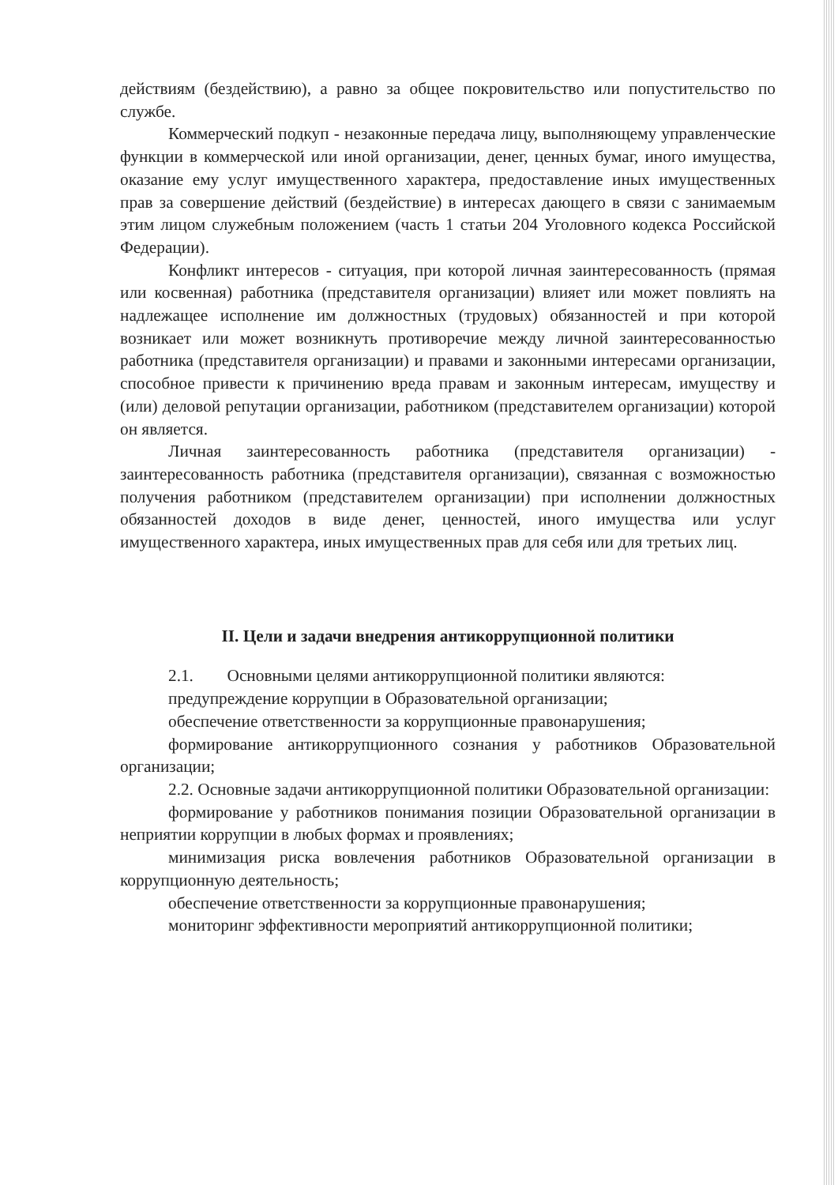действиям (бездействию), а равно за общее покровительство или попустительство по службе.
Коммерческий подкуп - незаконные передача лицу, выполняющему управленческие функции в коммерческой или иной организации, денег, ценных бумаг, иного имущества, оказание ему услуг имущественного характера, предоставление иных имущественных прав за совершение действий (бездействие) в интересах дающего в связи с занимаемым этим лицом служебным положением (часть 1 статьи 204 Уголовного кодекса Российской Федерации).
Конфликт интересов - ситуация, при которой личная заинтересованность (прямая или косвенная) работника (представителя организации) влияет или может повлиять на надлежащее исполнение им должностных (трудовых) обязанностей и при которой возникает или может возникнуть противоречие между личной заинтересованностью работника (представителя организации) и правами и законными интересами организации, способное привести к причинению вреда правам и законным интересам, имуществу и (или) деловой репутации организации, работником (представителем организации) которой он является.
Личная заинтересованность работника (представителя организации) - заинтересованность работника (представителя организации), связанная с возможностью получения работником (представителем организации) при исполнении должностных обязанностей доходов в виде денег, ценностей, иного имущества или услуг имущественного характера, иных имущественных прав для себя или для третьих лиц.
II. Цели и задачи внедрения антикоррупционной политики
2.1. Основными целями антикоррупционной политики являются:
предупреждение коррупции в Образовательной организации;
обеспечение ответственности за коррупционные правонарушения;
формирование антикоррупционного сознания у работников Образовательной организации;
2.2. Основные задачи антикоррупционной политики Образовательной организации:
формирование у работников понимания позиции Образовательной организации в неприятии коррупции в любых формах и проявлениях;
минимизация риска вовлечения работников Образовательной организации в коррупционную деятельность;
обеспечение ответственности за коррупционные правонарушения;
мониторинг эффективности мероприятий антикоррупционной политики;